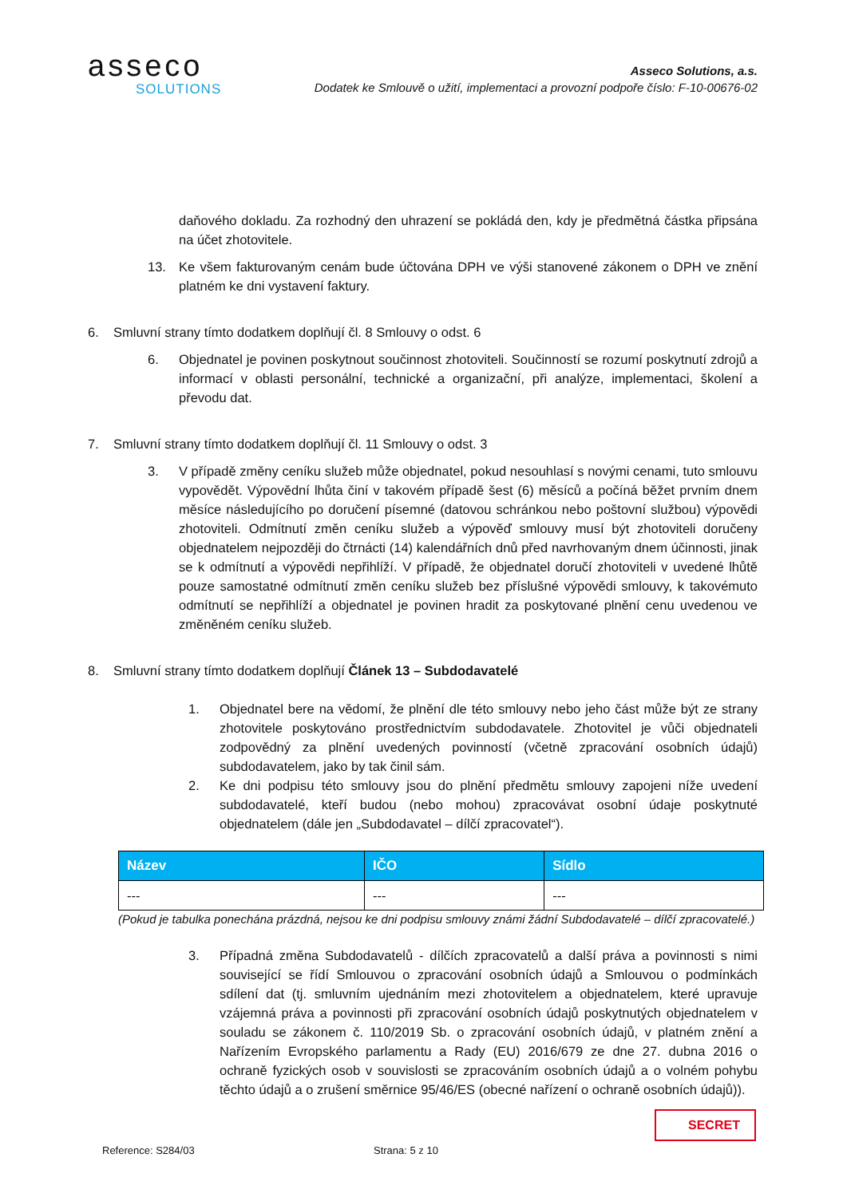asseco
SOLUTIONS
Asseco Solutions, a.s.
Dodatek ke Smlouvě o užití, implementaci a provozní podpoře číslo: F-10-00676-02
daňového dokladu. Za rozhodný den uhrazení se pokládá den, kdy je předmětná částka připsána na účet zhotovitele.
13. Ke všem fakturovaným cenám bude účtována DPH ve výši stanovené zákonem o DPH ve znění platném ke dni vystavení faktury.
6. Smluvní strany tímto dodatkem doplňují čl. 8 Smlouvy o odst. 6
6. Objednatel je povinen poskytnout součinnost zhotoviteli. Součinností se rozumí poskytnutí zdrojů a informací v oblasti personální, technické a organizační, při analýze, implementaci, školení a převodu dat.
7. Smluvní strany tímto dodatkem doplňují čl. 11 Smlouvy o odst. 3
3. V případě změny ceníku služeb může objednatel, pokud nesouhlasí s novými cenami, tuto smlouvu vypovědět. Výpovědní lhůta činí v takovém případě šest (6) měsíců a počíná běžet prvním dnem měsíce následujícího po doručení písemné (datovou schránkou nebo poštovní službou) výpovědi zhotoviteli. Odmítnutí změn ceníku služeb a výpověď smlouvy musí být zhotoviteli doručeny objednatelem nejpozději do čtrnácti (14) kalendářních dnů před navrhovaným dnem účinnosti, jinak se k odmítnutí a výpovědi nepřihlíží. V případě, že objednatel doručí zhotoviteli v uvedené lhůtě pouze samostatné odmítnutí změn ceníku služeb bez příslušné výpovědi smlouvy, k takovémuto odmítnutí se nepřihlíží a objednatel je povinen hradit za poskytované plnění cenu uvedenou ve změněném ceníku služeb.
8. Smluvní strany tímto dodatkem doplňují Článek 13 – Subdodavatelé
1. Objednatel bere na vědomí, že plnění dle této smlouvy nebo jeho část může být ze strany zhotovitele poskytováno prostřednictvím subdodavatele. Zhotovitel je vůči objednateli zodpovědný za plnění uvedených povinností (včetně zpracování osobních údajů) subdodavatelem, jako by tak činil sám.
2. Ke dni podpisu této smlouvy jsou do plnění předmětu smlouvy zapojeni níže uvedení subdodavatelé, kteří budou (nebo mohou) zpracovávat osobní údaje poskytnuté objednatelem (dále jen „Subdodavatel – dílčí zpracovatel“).
| Název | IČO | Sídlo |
| --- | --- | --- |
| --- | --- | --- |
(Pokud je tabulka ponechána prázdná, nejsou ke dni podpisu smlouvy známi žádní Subdodavatelé – dílčí zpracovatelé.)
3. Případná změna Subdodavatelů - dílčích zpracovatelů a další práva a povinnosti s nimi související se řídí Smlouvou o zpracování osobních údajů a Smlouvou o podmínkách sdílení dat (tj. smluvním ujednáním mezi zhotovitelem a objednatelem, které upravuje vzájemná práva a povinnosti při zpracování osobních údajů poskytnutých objednatelem v souladu se zákonem č. 110/2019 Sb. o zpracování osobních údajů, v platném znění a Nařízením Evropského parlamentu a Rady (EU) 2016/679 ze dne 27. dubna 2016 o ochraně fyzických osob v souvislosti se zpracováním osobních údajů a o volném pohybu těchto údajů a o zrušení směrnice 95/46/ES (obecné nařízení o ochraně osobních údajů)).
SECRET
Reference: S284/03 Strana: 5 z 10